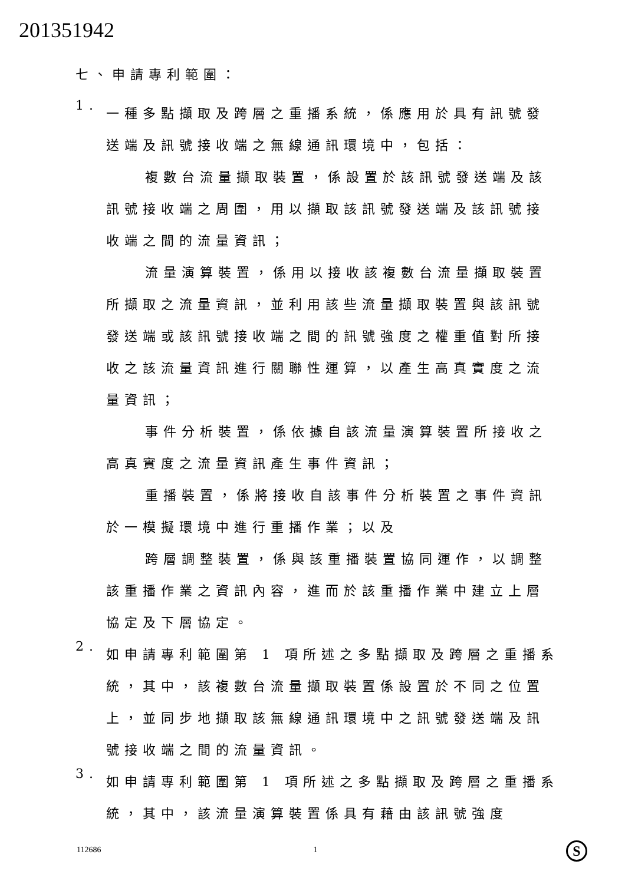201351942
七、申請專利範圍：
1.
一種多點擷取及跨層之重播系統，係應用於具有訊號發送端及訊號接收端之無線通訊環境中，包括：
複數台流量擷取裝置，係設置於該訊號發送端及該訊號接收端之周圍，用以擷取該訊號發送端及該訊號接收端之間的流量資訊；
流量演算裝置，係用以接收該複數台流量擷取裝置所擷取之流量資訊，並利用該些流量擷取裝置與該訊號發送端或該訊號接收端之間的訊號強度之權重值對所接收之該流量資訊進行關聯性運算，以產生高真實度之流量資訊；
事件分析裝置，係依據自該流量演算裝置所接收之高真實度之流量資訊產生事件資訊；
重播裝置，係將接收自該事件分析裝置之事件資訊於一模擬環境中進行重播作業；以及
跨層調整裝置，係與該重播裝置協同運作，以調整該重播作業之資訊內容，進而於該重播作業中建立上層協定及下層協定。
2.
如申請專利範圍第 1 項所述之多點擷取及跨層之重播系統，其中，該複數台流量擷取裝置係設置於不同之位置上，並同步地擷取該無線通訊環境中之訊號發送端及訊號接收端之間的流量資訊。
3.
如申請專利範圍第 1 項所述之多點擷取及跨層之重播系統，其中，該流量演算裝置係具有藉由該訊號強度
112686 1 S